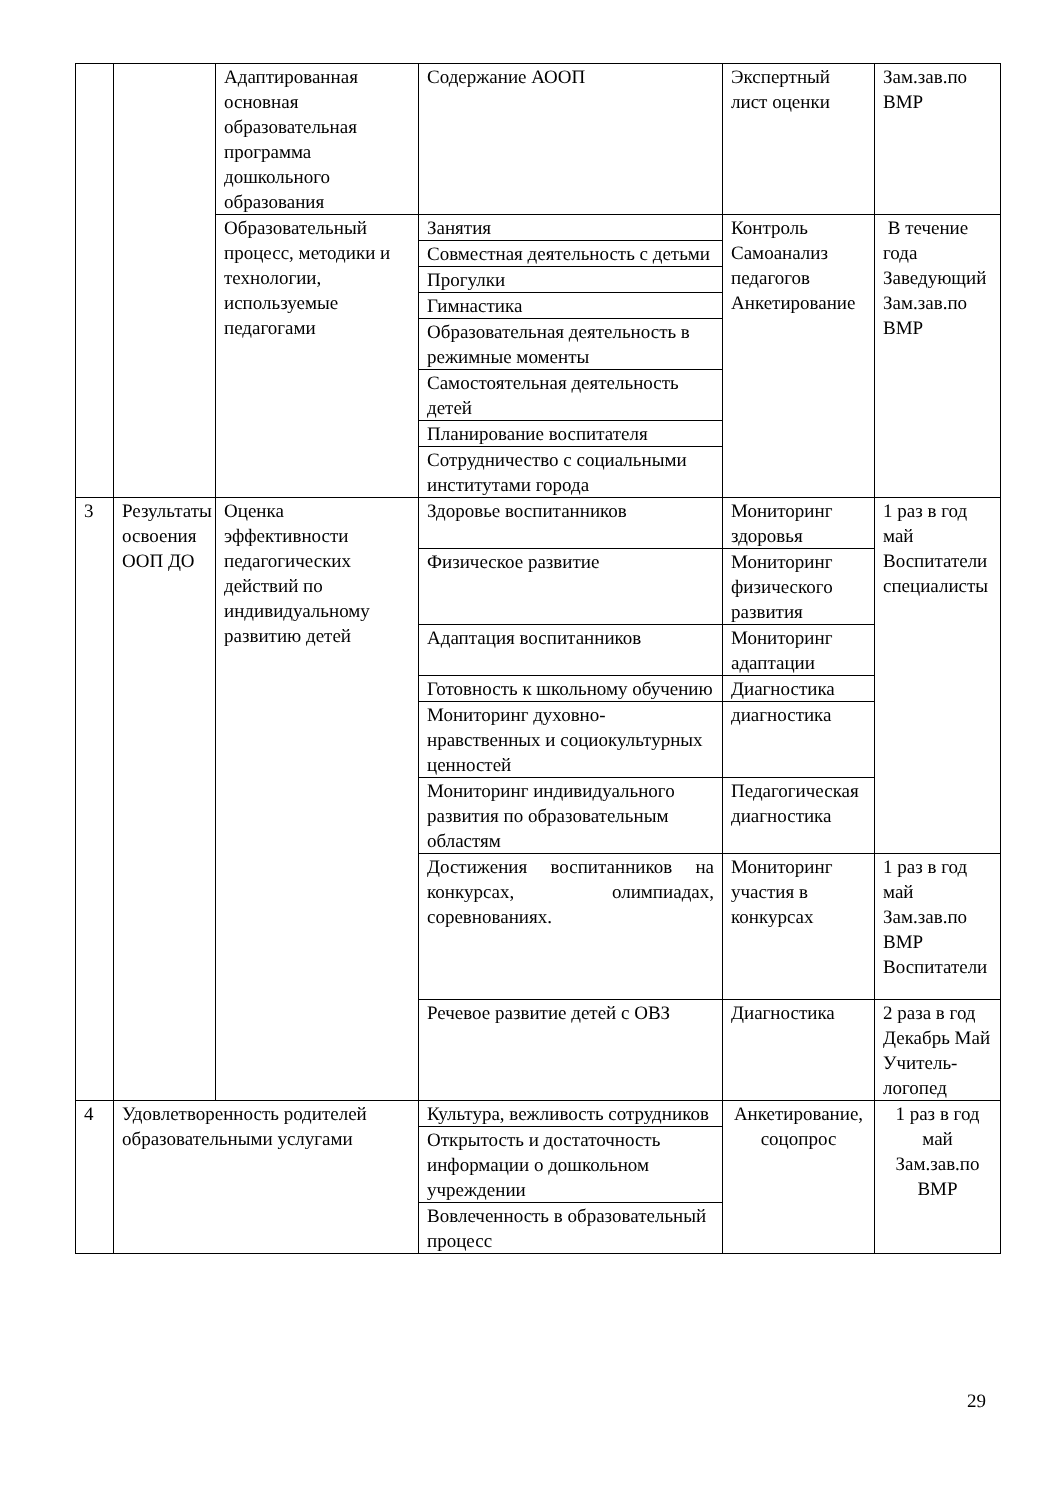| | | Адаптированная основная образовательная программа дошкольного образования | Содержание АООП | Экспертный лист оценки | Зам.зав.по ВМР |
| | | Образовательный процесс, методики и технологии, используемые педагогами | Занятия | Контроль Самоанализ педагогов Анкетирование | В течение года Заведующий Зам.зав.по ВМР |
| | | | Совместная деятельность с детьми | | |
| | | | Прогулки | | |
| | | | Гимнастика | | |
| | | | Образовательная деятельность в режимные моменты | | |
| | | | Самостоятельная деятельность детей | | |
| | | | Планирование воспитателя | | |
| | | | Сотрудничество с социальными институтами города | | |
| 3 | Результаты освоения ООП ДО | Оценка эффективности педагогических действий по индивидуальному развитию детей | Здоровье воспитанников | Мониторинг здоровья | 1 раз в год май Воспитатели специалисты |
| | | | Физическое развитие | Мониторинг физического развития | |
| | | | Адаптация воспитанников | Мониторинг адаптации | |
| | | | Готовность к школьному обучению | Диагностика | |
| | | | Мониторинг духовно-нравственных и социокультурных ценностей | диагностика | |
| | | | Мониторинг индивидуального развития по образовательным областям | Педагогическая диагностика | |
| | | | Достижения воспитанников на конкурсах, олимпиадах, соревнованиях. | Мониторинг участия в конкурсах | 1 раз в год май Зам.зав.по ВМР Воспитатели |
| | | | Речевое развитие детей с ОВЗ | Диагностика | 2 раза в год Декабрь Май Учитель-логопед |
| 4 | Удовлетворенность родителей образовательными услугами | | Культура, вежливость сотрудников | Анкетирование, соцопрос | 1 раз в год май Зам.зав.по ВМР |
| | | | Открытость и достаточность информации о дошкольном учреждении | | |
| | | | Вовлеченность в образовательный процесс | | |
29